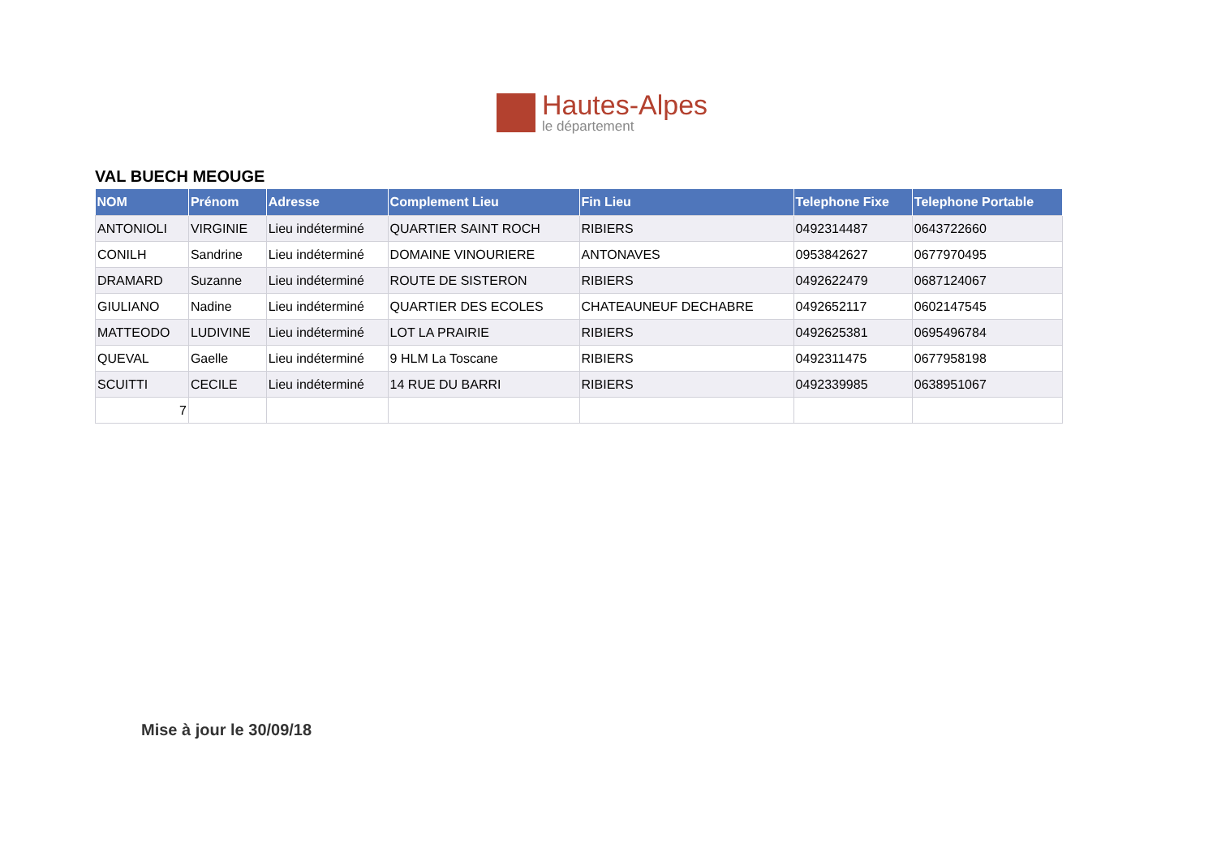Hautes-Alpes
le département
VAL BUECH MEOUGE
| NOM | Prénom | Adresse | Complement Lieu | Fin Lieu | Telephone Fixe | Telephone Portable |
| --- | --- | --- | --- | --- | --- | --- |
| ANTONIOLI | VIRGINIE | Lieu indéterminé | QUARTIER SAINT ROCH | RIBIERS | 0492314487 | 0643722660 |
| CONILH | Sandrine | Lieu indéterminé | DOMAINE VINOURIERE | ANTONAVES | 0953842627 | 0677970495 |
| DRAMARD | Suzanne | Lieu indéterminé | ROUTE DE SISTERON | RIBIERS | 0492622479 | 0687124067 |
| GIULIANO | Nadine | Lieu indéterminé | QUARTIER DES ECOLES | CHATEAUNEUF DECHABRE | 0492652117 | 0602147545 |
| MATTEODO | LUDIVINE | Lieu indéterminé | LOT LA PRAIRIE | RIBIERS | 0492625381 | 0695496784 |
| QUEVAL | Gaelle | Lieu indéterminé | 9 HLM La Toscane | RIBIERS | 0492311475 | 0677958198 |
| SCUITTI | CECILE | Lieu indéterminé | 14 RUE DU BARRI | RIBIERS | 0492339985 | 0638951067 |
| 7 | | | | | | |
Mise à jour le 30/09/18